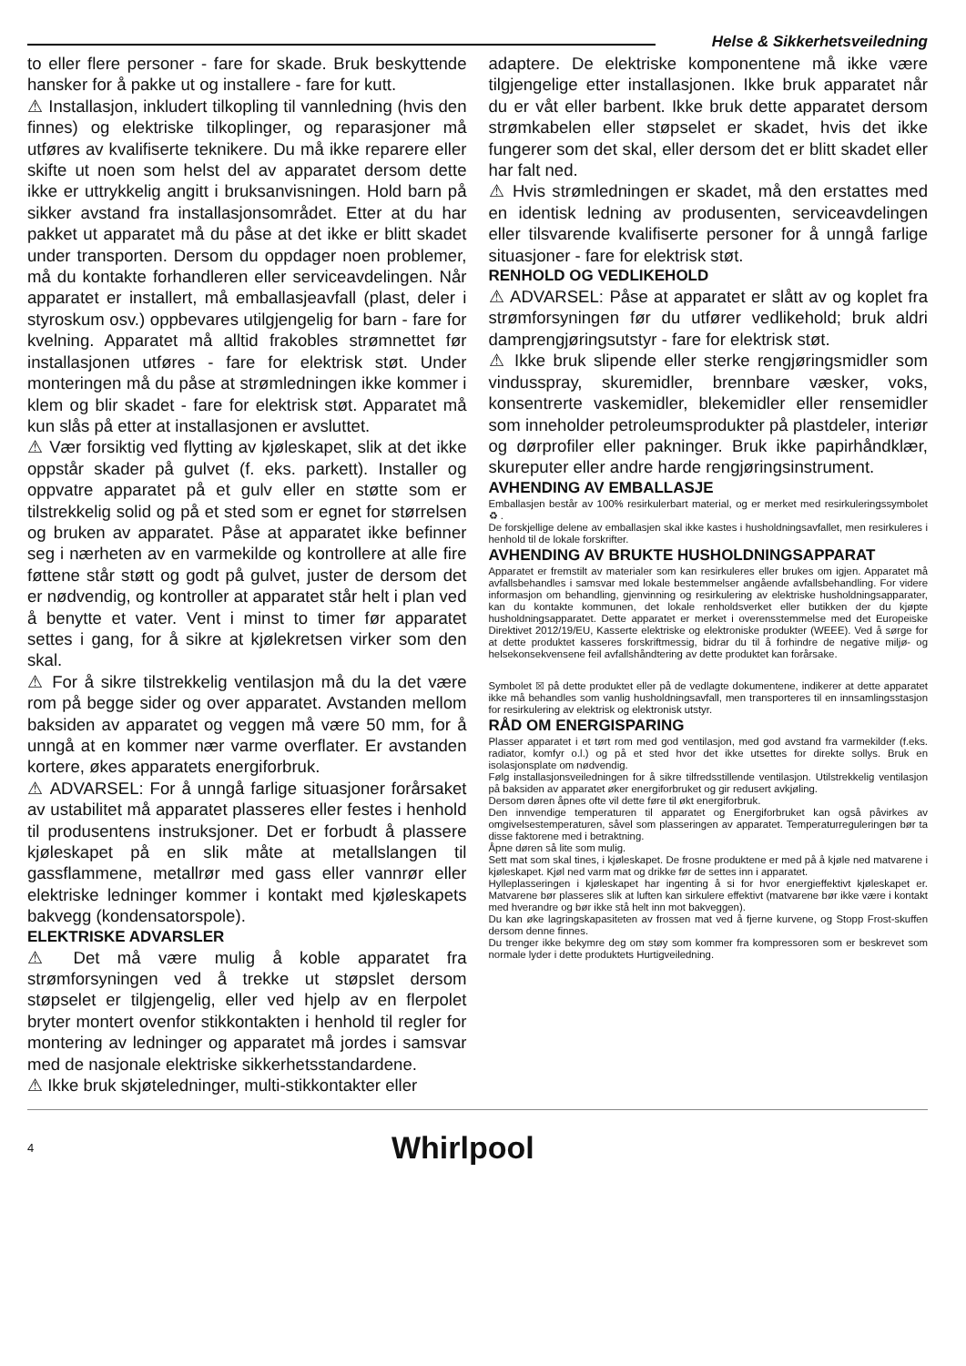Helse & Sikkerhetsveiledning
to eller flere personer - fare for skade. Bruk beskyttende hansker for å pakke ut og installere - fare for kutt.
⚠ Installasjon, inkludert tilkopling til vannledning (hvis den finnes) og elektriske tilkoplinger, og reparasjoner må utføres av kvalifiserte teknikere. Du må ikke reparere eller skifte ut noen som helst del av apparatet dersom dette ikke er uttrykkelig angitt i bruksanvisningen. Hold barn på sikker avstand fra installasjonsområdet. Etter at du har pakket ut apparatet må du påse at det ikke er blitt skadet under transporten. Dersom du oppdager noen problemer, må du kontakte forhandleren eller serviceavdelingen. Når apparatet er installert, må emballasjeavfall (plast, deler i styroskum osv.) oppbevares utilgjengelig for barn - fare for kvelning. Apparatet må alltid frakobles strømnettet før installasjonen utføres - fare for elektrisk støt. Under monteringen må du påse at strømledningen ikke kommer i klem og blir skadet - fare for elektrisk støt. Apparatet må kun slås på etter at installasjonen er avsluttet.
⚠ Vær forsiktig ved flytting av kjøleskapet, slik at det ikke oppstår skader på gulvet (f. eks. parkett). Installer og oppvatre apparatet på et gulv eller en støtte som er tilstrekkelig solid og på et sted som er egnet for størrelsen og bruken av apparatet. Påse at apparatet ikke befinner seg i nærheten av en varmekilde og kontrollere at alle fire føttene står støtt og godt på gulvet, juster de dersom det er nødvendig, og kontroller at apparatet står helt i plan ved å benytte et vater. Vent i minst to timer før apparatet settes i gang, for å sikre at kjølekretsen virker som den skal.
⚠ For å sikre tilstrekkelig ventilasjon må du la det være rom på begge sider og over apparatet. Avstanden mellom baksiden av apparatet og veggen må være 50 mm, for å unngå at en kommer nær varme overflater. Er avstanden kortere, økes apparatets energiforbruk.
⚠ ADVARSEL: For å unngå farlige situasjoner forårsaket av ustabilitet må apparatet plasseres eller festes i henhold til produsentens instruksjoner. Det er forbudt å plassere kjøleskapet på en slik måte at metallslangen til gassflammene, metallrør med gass eller vannrør eller elektriske ledninger kommer i kontakt med kjøleskapets bakvegg (kondensatorspole).
ELEKTRISKE ADVARSLER
⚠ Det må være mulig å koble apparatet fra strømforsyningen ved å trekke ut støpslet dersom støpselet er tilgjengelig, eller ved hjelp av en flerpolet bryter montert ovenfor stikkontakten i henhold til regler for montering av ledninger og apparatet må jordes i samsvar med de nasjonale elektriske sikkerhetsstandardene.
⚠ Ikke bruk skjøteledninger, multi-stikkontakter eller
adaptere. De elektriske komponentene må ikke være tilgjengelige etter installasjonen. Ikke bruk apparatet når du er våt eller barbent. Ikke bruk dette apparatet dersom strømkabelen eller støpselet er skadet, hvis det ikke fungerer som det skal, eller dersom det er blitt skadet eller har falt ned.
⚠ Hvis strømledningen er skadet, må den erstattes med en identisk ledning av produsenten, serviceavdelingen eller tilsvarende kvalifiserte personer for å unngå farlige situasjoner - fare for elektrisk støt.
RENHOLD OG VEDLIKEHOLD
⚠ ADVARSEL: Påse at apparatet er slått av og koplet fra strømforsyningen før du utfører vedlikehold; bruk aldri damprengjøringsutstyr - fare for elektrisk støt.
⚠ Ikke bruk slipende eller sterke rengjøringsmidler som vindusspray, skuremidler, brennbare væsker, voks, konsentrerte vaskemidler, blekemidler eller rensemidler som inneholder petroleumsprodukter på plastdeler, interiør og dørprofiler eller pakninger. Bruk ikke papirhåndklær, skureputer eller andre harde rengjøringsinstrument.
AVHENDING AV EMBALLASJE
Emballasjen består av 100% resirkulerbart material, og er merket med resirkuleringssymbolet ♻ .
De forskjellige delene av emballasjen skal ikke kastes i husholdningsavfallet, men resirkuleres i henhold til de lokale forskrifter.
AVHENDING AV BRUKTE HUSHOLDNINGSAPPARAT
Apparatet er fremstilt av materialer som kan resirkuleres eller brukes om igjen. Apparatet må avfallsbehandles i samsvar med lokale bestemmelser angående avfallsbehandling. For videre informasjon om behandling, gjenvinning og resirkulering av elektriske husholdningsapparater, kan du kontakte kommunen, det lokale renholdsverket eller butikken der du kjøpte husholdningsapparatet. Dette apparatet er merket i overensstemmelse med det Europeiske Direktivet 2012/19/EU, Kasserte elektriske og elektroniske produkter (WEEE). Ved å sørge for at dette produktet kasseres forskriftmessig, bidrar du til å forhindre de negative miljø- og helsekonsekvensene feil avfallshåndtering av dette produktet kan forårsake.
Symbolet ☒ på dette produktet eller på de vedlagte dokumentene, indikerer at dette apparatet ikke må behandles som vanlig husholdningsavfall, men transporteres til en innsamlingsstasjon for resirkulering av elektrisk og elektronisk utstyr.
RÅD OM ENERGISPARING
Plasser apparatet i et tørt rom med god ventilasjon, med god avstand fra varmekilder (f.eks. radiator, komfyr o.l.) og på et sted hvor det ikke utsettes for direkte sollys. Bruk en isolasjonsplate om nødvendig.
Følg installasjonsveiledningen for å sikre tilfredsstillende ventilasjon. Utilstrekkelig ventilasjon på baksiden av apparatet øker energiforbruket og gir redusert avkjøling.
Dersom døren åpnes ofte vil dette føre til økt energiforbruk.
Den innvendige temperaturen til apparatet og Energiforbruket kan også påvirkes av omgivelsestemperaturen, såvel som plasseringen av apparatet. Temperaturreguleringen bør ta disse faktorene med i betraktning.
Åpne døren så lite som mulig.
Sett mat som skal tines, i kjøleskapet. De frosne produktene er med på å kjøle ned matvarene i kjøleskapet. Kjøl ned varm mat og drikke før de settes inn i apparatet.
Hylleplasseringen i kjøleskapet har ingenting å si for hvor energieffektivt kjøleskapet er. Matvarene bør plasseres slik at luften kan sirkulere effektivt (matvarene bør ikke være i kontakt med hverandre og bør ikke stå helt inn mot bakveggen).
Du kan øke lagringskapasiteten av frossen mat ved å fjerne kurvene, og Stopp Frost-skuffen dersom denne finnes.
Du trenger ikke bekymre deg om støy som kommer fra kompressoren som er beskrevet som normale lyder i dette produktets Hurtigveiledning.
4
Whirlpool